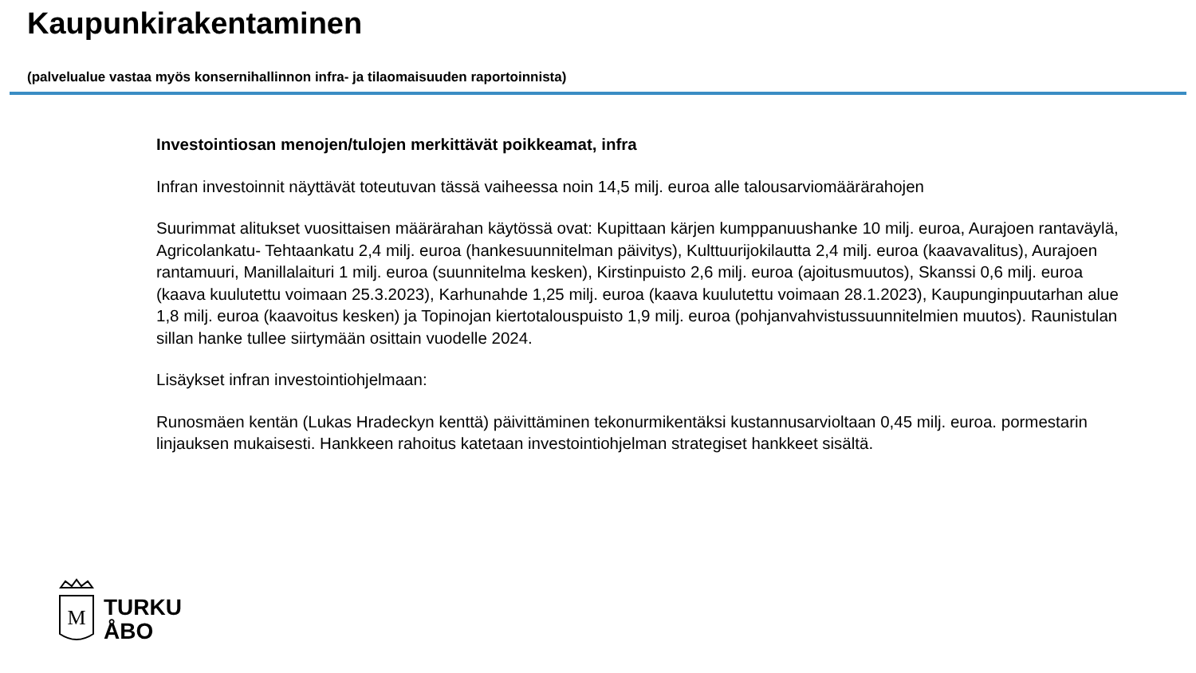Kaupunkirakentaminen
(palvelualue vastaa myös konsernihallinnon infra- ja tilaomaisuuden raportoinnista)
Investointiosan menojen/tulojen merkittävät poikkeamat, infra
Infran investoinnit näyttävät toteutuvan tässä vaiheessa noin 14,5 milj. euroa alle talousarviomäärärahojen
Suurimmat alitukset vuosittaisen määrärahan käytössä ovat: Kupittaan kärjen kumppanuushanke 10 milj. euroa, Aurajoen rantaväylä, Agricolankatu- Tehtaankatu 2,4 milj. euroa (hankesuunnitelman päivitys), Kulttuurijokilautta 2,4 milj. euroa (kaavavalitus), Aurajoen rantamuuri, Manillalaituri 1 milj. euroa (suunnitelma kesken), Kirstinpuisto 2,6 milj. euroa (ajoitusmuutos), Skanssi 0,6 milj. euroa (kaava kuulutettu voimaan 25.3.2023), Karhunahde 1,25 milj. euroa (kaava kuulutettu voimaan 28.1.2023), Kaupunginpuutarhan alue 1,8 milj. euroa (kaavoitus kesken) ja Topinojan kiertotalouspuisto 1,9 milj. euroa (pohjanvahvistussuunnitelmien muutos). Raunistulan sillan hanke tullee siirtymään osittain vuodelle 2024.
Lisäykset infran investointiohjelmaan:
Runosmäen kentän (Lukas Hradeckyn kenttä) päivittäminen tekonurmikentäksi kustannusarvioltaan 0,45 milj. euroa. pormestarin linjauksen mukaisesti. Hankkeen rahoitus katetaan investointiohjelman strategiset hankkeet sisältä.
M
TURKU
ÅBO